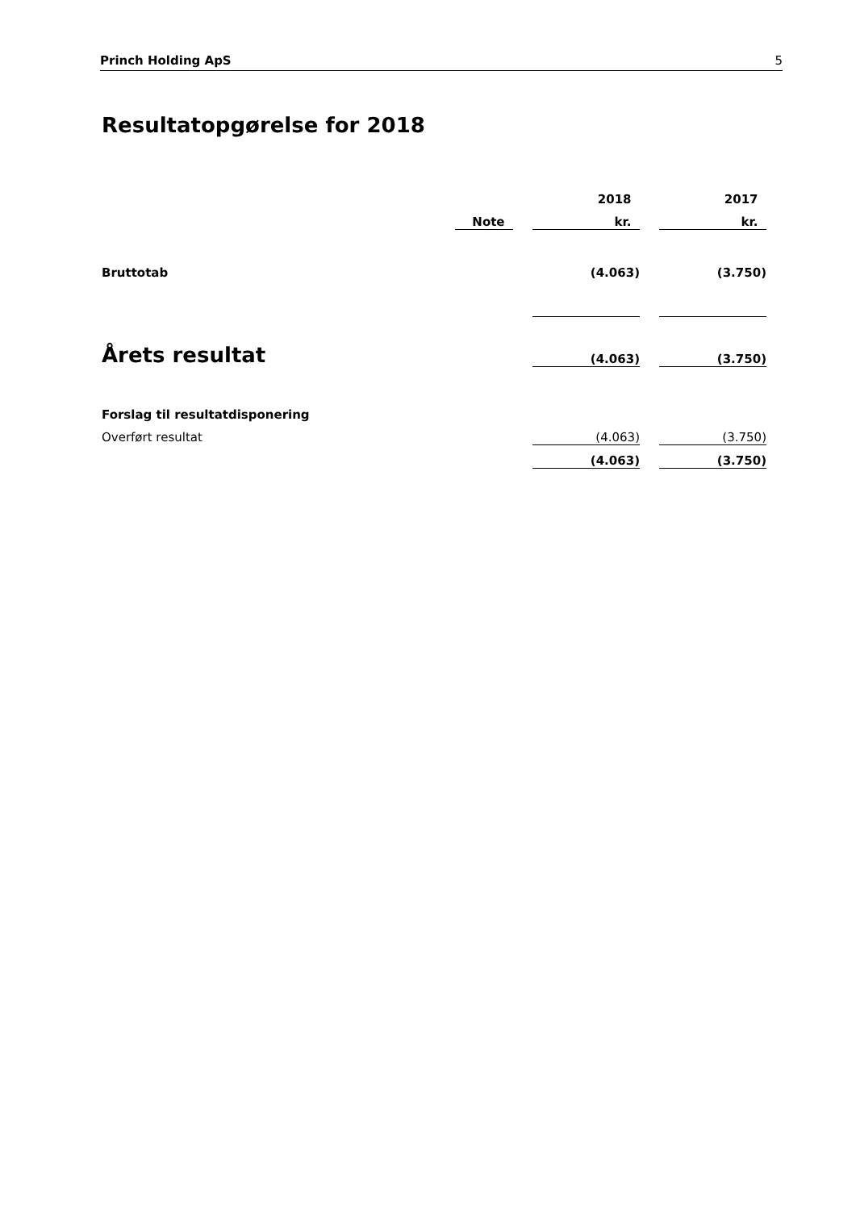Princh Holding ApS 5
Resultatopgørelse for 2018
| | | | 2018 | | 2017 |
| | Note | | kr. | | kr. |
| Bruttotab | | | (4.063) | | (3.750) |
| Årets resultat | | | (4.063) | | (3.750) |
| Forslag til resultatdisponering | | | | | |
| Overført resultat | | | (4.063) | | (3.750) |
| | | | (4.063) | | (3.750) |